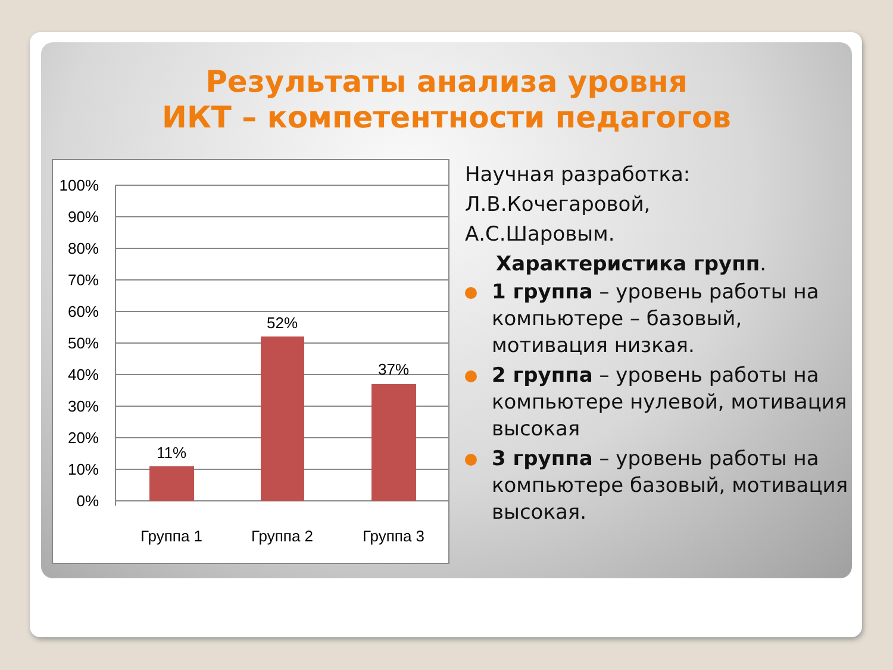Результаты анализа уровня
ИКТ – компетентности педагогов
100%
90%
80%
70%
60%
50%
40%
30%
20%
10%
0%
11%
52%
37%
Группа 1
Группа 2
Группа 3
Научная разработка:
Л.В.Кочегаровой,
А.С.Шаровым.
Характеристика групп.
1 группа – уровень работы на компьютере – базовый, мотивация низкая.
2 группа – уровень работы на компьютере нулевой, мотивация высокая
3 группа – уровень работы на компьютере базовый, мотивация высокая.